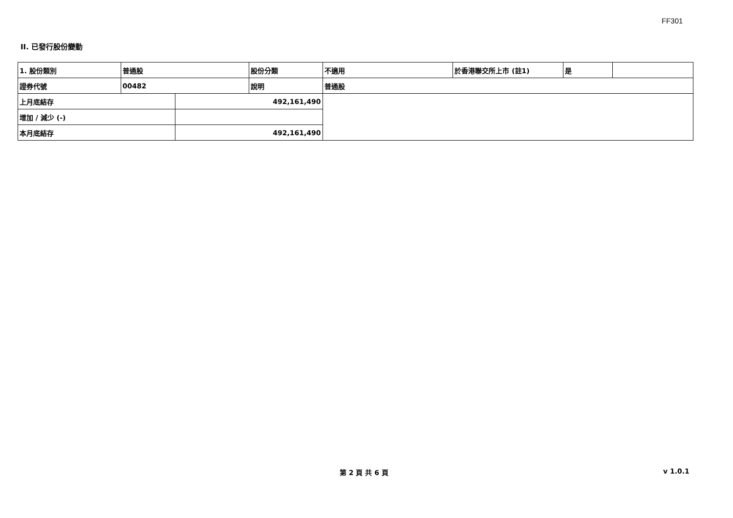FF301
II. 已發行股份變動
| 1. 股份類別 | 普通股 | | 股份分類 | 不適用 | 於香港聯交所上市 (註1) | 是 | |
| 證券代號 | 00482 | | 說明 | 普通股 | | | |
| 上月底結存 | | 492,161,490 | | | | | |
| 增加 / 減少 (-) | | | | | | | |
| 本月底結存 | | 492,161,490 | | | | | |
第 2 頁 共 6 頁 v 1.0.1